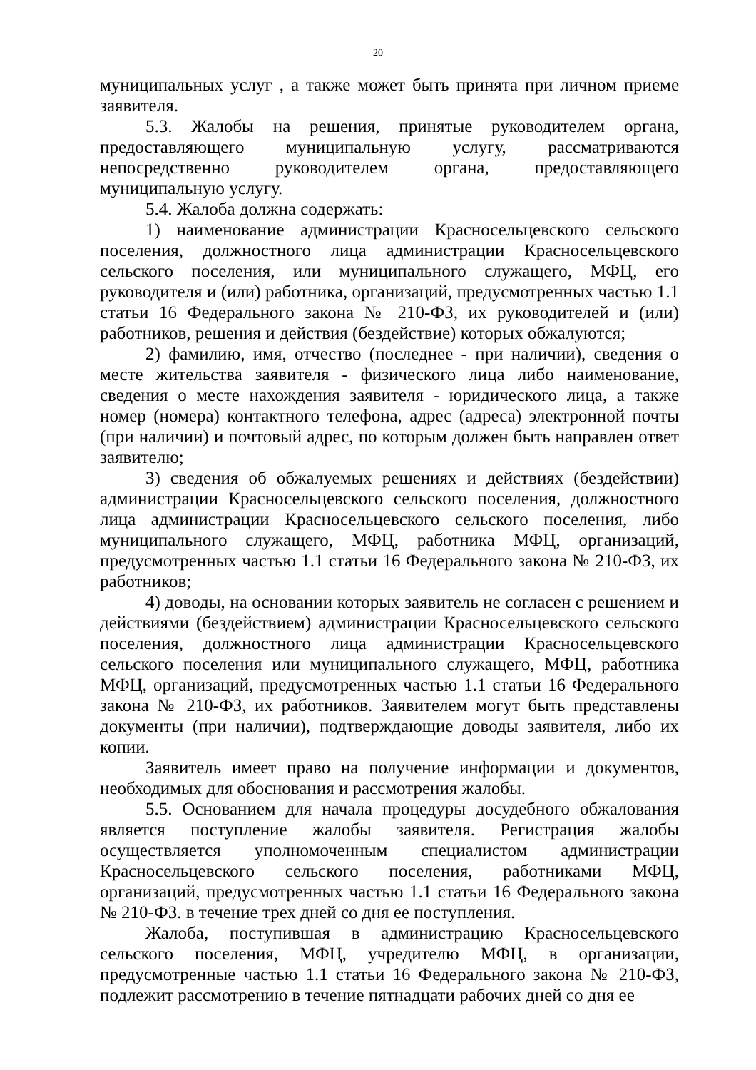20
муниципальных услуг , а также может быть принята при личном приеме заявителя.
5.3. Жалобы на решения, принятые руководителем органа, предоставляющего муниципальную услугу, рассматриваются непосредственно руководителем органа, предоставляющего муниципальную услугу.
5.4. Жалоба должна содержать:
1) наименование администрации Красносельцевского сельского поселения, должностного лица администрации Красносельцевского сельского поселения, или муниципального служащего, МФЦ, его руководителя и (или) работника, организаций, предусмотренных частью 1.1 статьи 16 Федерального закона № 210-ФЗ, их руководителей и (или) работников, решения и действия (бездействие) которых обжалуются;
2) фамилию, имя, отчество (последнее - при наличии), сведения о месте жительства заявителя - физического лица либо наименование, сведения о месте нахождения заявителя - юридического лица, а также номер (номера) контактного телефона, адрес (адреса) электронной почты (при наличии) и почтовый адрес, по которым должен быть направлен ответ заявителю;
3) сведения об обжалуемых решениях и действиях (бездействии) администрации Красносельцевского сельского поселения, должностного лица администрации Красносельцевского сельского поселения, либо муниципального служащего, МФЦ, работника МФЦ, организаций, предусмотренных частью 1.1 статьи 16 Федерального закона № 210-ФЗ, их работников;
4) доводы, на основании которых заявитель не согласен с решением и действиями (бездействием) администрации Красносельцевского сельского поселения, должностного лица администрации Красносельцевского сельского поселения или муниципального служащего, МФЦ, работника МФЦ, организаций, предусмотренных частью 1.1 статьи 16 Федерального закона № 210-ФЗ, их работников. Заявителем могут быть представлены документы (при наличии), подтверждающие доводы заявителя, либо их копии.
Заявитель имеет право на получение информации и документов, необходимых для обоснования и рассмотрения жалобы.
5.5. Основанием для начала процедуры досудебного обжалования является поступление жалобы заявителя. Регистрация жалобы осуществляется уполномоченным специалистом администрации Красносельцевского сельского поселения, работниками МФЦ, организаций, предусмотренных частью 1.1 статьи 16 Федерального закона № 210-ФЗ. в течение трех дней со дня ее поступления.
Жалоба, поступившая в администрацию Красносельцевского сельского поселения, МФЦ, учредителю МФЦ, в организации, предусмотренные частью 1.1 статьи 16 Федерального закона № 210-ФЗ, подлежит рассмотрению в течение пятнадцати рабочих дней со дня ее